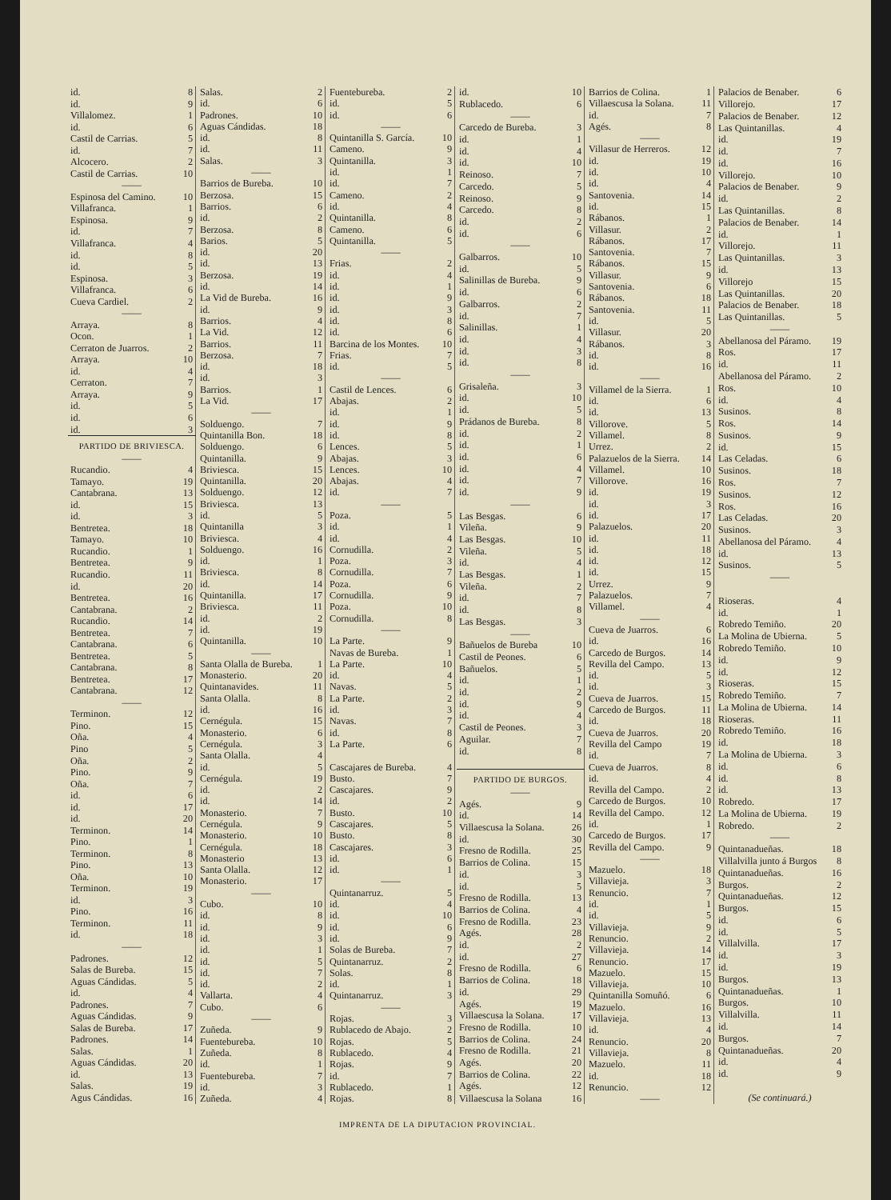| id. | 8 |
| id. | 9 |
| Villalomez. | 1 |
| id. | 6 |
| Castil de Carrias. | 5 |
| id. | 7 |
| Alcocero. | 2 |
| Castil de Carrias. | 10 |
| —— | |
| Espinosa del Camino. | 10 |
| Villafranca. | 1 |
| Espinosa. | 9 |
| id. | 7 |
| Villafranca. | 4 |
| id. | 8 |
| id. | 5 |
| Espinosa. | 3 |
| Villafranca. | 6 |
| Cueva Cardiel. | 2 |
| —— | |
| Arraya. | 8 |
| Ocon. | 1 |
| Cerraton de Juarros. | 2 |
| Arraya. | 10 |
| id. | 4 |
| Cerraton. | 7 |
| Arraya. | 9 |
| id. | 5 |
| id. | 6 |
| id. | 3 |
| PARTIDO DE BRIVIESCA. | |
| —— | |
| Rucandio. | 4 |
| Tamayo. | 19 |
| Cantabrana. | 13 |
| id. | 15 |
| id. | 3 |
| Bentretea. | 18 |
| Tamayo. | 10 |
| Rucandio. | 1 |
| Bentretea. | 9 |
| Rucandio. | 11 |
| id. | 20 |
| Bentretea. | 16 |
| Cantabrana. | 2 |
| Rucandio. | 14 |
| Bentretea. | 7 |
| Cantabrana. | 6 |
| Bentretea. | 5 |
| Cantabrana. | 8 |
| Bentretea. | 17 |
| Cantabrana. | 12 |
| —— | |
| Terminon. | 12 |
| Pino. | 15 |
| Oña. | 4 |
| Pino | 5 |
| Oña. | 2 |
| Pino. | 9 |
| Oña. | 7 |
| id. | 6 |
| id. | 17 |
| id. | 20 |
| Terminon. | 14 |
| Pino. | 1 |
| Terminon. | 8 |
| Pino. | 13 |
| Oña. | 10 |
| Terminon. | 19 |
| id. | 3 |
| Pino. | 16 |
| Terminon. | 11 |
| id. | 18 |
| —— | |
| Padrones. | 12 |
| Salas de Bureba. | 15 |
| Aguas Cándidas. | 5 |
| id. | 4 |
| Padrones. | 7 |
| Aguas Cándidas. | 9 |
| Salas de Bureba. | 17 |
| Padrones. | 14 |
| Salas. | 1 |
| Aguas Cándidas. | 20 |
| id. | 13 |
| Salas. | 19 |
| Agus Cándidas. | 16 |
| Salas. | 2 |
| id. | 6 |
| Padrones. | 10 |
| Aguas Cándidas. | 18 |
| id. | 8 |
| id. | 11 |
| Salas. | 3 |
| —— | |
| Barrios de Bureba. | 10 |
| Berzosa. | 15 |
| Barrios. | 6 |
| id. | 2 |
| Berzosa. | 8 |
| Barios. | 5 |
| id. | 20 |
| id. | 13 |
| Berzosa. | 19 |
| id. | 14 |
| La Vid de Bureba. | 16 |
| id. | 9 |
| Barrios. | 4 |
| La Vid. | 12 |
| Barrios. | 11 |
| Berzosa. | 7 |
| id. | 18 |
| id. | 3 |
| Barrios. | 1 |
| La Vid. | 17 |
| —— | |
| Solduengo. | 7 |
| Quintanilla Bon. | 18 |
| Solduengo. | 6 |
| Quintanilla. | 9 |
| Briviesca. | 15 |
| Quintanilla. | 20 |
| Solduengo. | 12 |
| Briviesca. | 13 |
| id. | 5 |
| Quintanilla | 3 |
| Briviesca. | 4 |
| Solduengo. | 16 |
| id. | 1 |
| Briviesca. | 8 |
| id. | 14 |
| Quintanilla. | 17 |
| Briviesca. | 11 |
| id. | 2 |
| id. | 19 |
| Quintanilla. | 10 |
| —— | |
| Santa Olalla de Bureba. | 1 |
| Monasterio. | 20 |
| Quintanavides. | 11 |
| Santa Olalla. | 8 |
| id. | 16 |
| Cernégula. | 15 |
| Monasterio. | 6 |
| Cernégula. | 3 |
| Santa Olalla. | 4 |
| id. | 5 |
| Cernégula. | 19 |
| id. | 2 |
| id. | 14 |
| Monasterio. | 7 |
| Cernégula. | 9 |
| Monasterio. | 10 |
| Cernégula. | 18 |
| Monasterio | 13 |
| Santa Olalla. | 12 |
| Monasterio. | 17 |
| —— | |
| Cubo. | 10 |
| id. | 8 |
| id. | 9 |
| id. | 3 |
| id. | 1 |
| id. | 5 |
| id. | 7 |
| id. | 2 |
| Vallarta. | 4 |
| Cubo. | 6 |
| —— | |
| Zuñeda. | 9 |
| Fuentebureba. | 10 |
| Zuñeda. | 8 |
| id. | 1 |
| Fuentebureba. | 7 |
| id. | 3 |
| Zuñeda. | 4 |
| Fuentebureba. | 2 |
| id. | 5 |
| id. | 6 |
| —— | |
| Quintanilla S. García. | 10 |
| Cameno. | 9 |
| Quintanilla. | 3 |
| id. | 1 |
| id. | 7 |
| Cameno. | 2 |
| id. | 4 |
| Quintanilla. | 8 |
| Cameno. | 6 |
| Quintanilla. | 5 |
| —— | |
| Frias. | 2 |
| id. | 4 |
| id. | 1 |
| id. | 9 |
| id. | 3 |
| id. | 8 |
| id. | 6 |
| Barcina de los Montes. | 10 |
| Frias. | 7 |
| id. | 5 |
| —— | |
| Castil de Lences. | 6 |
| Abajas. | 2 |
| id. | 1 |
| id. | 9 |
| id. | 8 |
| Lences. | 5 |
| Abajas. | 3 |
| Lences. | 10 |
| Abajas. | 4 |
| id. | 7 |
| —— | |
| Poza. | 5 |
| id. | 1 |
| id. | 4 |
| Cornudilla. | 2 |
| Poza. | 3 |
| Cornudilla. | 7 |
| Poza. | 6 |
| Cornudilla. | 9 |
| Poza. | 10 |
| Cornudilla. | 8 |
| —— | |
| La Parte. | 9 |
| Navas de Bureba. | 1 |
| La Parte. | 10 |
| id. | 4 |
| Navas. | 5 |
| La Parte. | 2 |
| id. | 3 |
| Navas. | 7 |
| id. | 8 |
| La Parte. | 6 |
| Cascajares de Bureba. | 4 |
| Busto. | 7 |
| Cascajares. | 9 |
| id. | 2 |
| Busto. | 10 |
| Cascajares. | 5 |
| Busto. | 8 |
| Cascajares. | 3 |
| id. | 6 |
| id. | 1 |
| —— | |
| Quintanarruz. | 5 |
| id. | 4 |
| id. | 10 |
| id. | 6 |
| id. | 9 |
| Solas de Bureba. | 7 |
| Quintanarruz. | 2 |
| Solas. | 8 |
| id. | 1 |
| Quintanarruz. | 3 |
| —— | |
| Rojas. | 3 |
| Rublacedo de Abajo. | 2 |
| Rojas. | 5 |
| Rublacedo. | 4 |
| Rojas. | 9 |
| id. | 7 |
| Rublacedo. | 1 |
| Rojas. | 8 |
| id. | 10 |
| Rublacedo. | 6 |
| —— | |
| Carcedo de Bureba. | 3 |
| id. | 1 |
| id. | 4 |
| id. | 10 |
| Reinoso. | 7 |
| Carcedo. | 5 |
| Reinoso. | 9 |
| Carcedo. | 8 |
| id. | 2 |
| id. | 6 |
| —— | |
| Galbarros. | 10 |
| id. | 5 |
| Salinillas de Bureba. | 9 |
| id. | 6 |
| Galbarros. | 2 |
| id. | 7 |
| Salinillas. | 1 |
| id. | 4 |
| id. | 3 |
| id. | 8 |
| —— | |
| Grisaleña. | 3 |
| id. | 10 |
| id. | 5 |
| Prádanos de Bureba. | 8 |
| id. | 2 |
| id. | 1 |
| id. | 6 |
| id. | 4 |
| id. | 7 |
| id. | 9 |
| —— | |
| Las Besgas. | 6 |
| Vileña. | 9 |
| Las Besgas. | 10 |
| Vileña. | 5 |
| id. | 4 |
| Las Besgas. | 1 |
| Vileña. | 2 |
| id. | 7 |
| id. | 8 |
| Las Besgas. | 3 |
| —— | |
| Bañuelos de Bureba | 10 |
| Castil de Peones. | 6 |
| Bañuelos. | 5 |
| id. | 1 |
| id. | 2 |
| id. | 9 |
| id. | 4 |
| Castil de Peones. | 3 |
| Aguilar. | 7 |
| id. | 8 |
| PARTIDO DE BURGOS. | |
| —— | |
| Agés. | 9 |
| id. | 14 |
| Villaescusa la Solana. | 26 |
| id. | 30 |
| Fresno de Rodilla. | 25 |
| Barrios de Colina. | 15 |
| id. | 3 |
| id. | 5 |
| Fresno de Rodilla. | 13 |
| Barrios de Colina. | 4 |
| Fresno de Rodilla. | 23 |
| Agés. | 28 |
| id. | 2 |
| id. | 27 |
| Fresno de Rodilla. | 6 |
| Barrios de Colina. | 18 |
| id. | 29 |
| Agés. | 19 |
| Villaescusa la Solana. | 17 |
| Fresno de Rodilla. | 10 |
| Barrios de Colina. | 24 |
| Fresno de Rodilla. | 21 |
| Agés. | 20 |
| Barrios de Colina. | 22 |
| Agés. | 12 |
| Villaescusa la Solana | 16 |
| Barrios de Colina. | 1 |
| Villaescusa la Solana. | 11 |
| id. | 7 |
| Agés. | 8 |
| —— | |
| Villasur de Herreros. | 12 |
| id. | 19 |
| id. | 10 |
| id. | 4 |
| Santovenia. | 14 |
| id. | 15 |
| Rábanos. | 1 |
| Villasur. | 2 |
| Rábanos. | 17 |
| Santovenia. | 7 |
| Rábanos. | 15 |
| Villasur. | 9 |
| Santovenia. | 6 |
| Rábanos. | 18 |
| Santovenia. | 11 |
| id. | 5 |
| Villasur. | 20 |
| Rábanos. | 3 |
| id. | 8 |
| id. | 16 |
| —— | |
| Villamel de la Sierra. | 1 |
| id. | 6 |
| id. | 13 |
| Villorove. | 5 |
| Villamel. | 8 |
| Urrez. | 2 |
| Palazuelos de la Sierra. | 14 |
| Villamel. | 10 |
| Villorove. | 16 |
| id. | 19 |
| id. | 3 |
| id. | 17 |
| Palazuelos. | 20 |
| id. | 11 |
| id. | 18 |
| id. | 12 |
| id. | 15 |
| Urrez. | 9 |
| Palazuelos. | 7 |
| Villamel. | 4 |
| —— | |
| Cueva de Juarros. | 6 |
| id. | 16 |
| Carcedo de Burgos. | 14 |
| Revilla del Campo. | 13 |
| id. | 5 |
| id. | 3 |
| Cueva de Juarros. | 15 |
| Carcedo de Burgos. | 11 |
| id. | 18 |
| Cueva de Juarros. | 20 |
| Revilla del Campo | 19 |
| id. | 7 |
| Cueva de Juarros. | 8 |
| id. | 4 |
| Revilla del Campo. | 2 |
| Carcedo de Burgos. | 10 |
| Revilla del Campo. | 12 |
| id. | 1 |
| Carcedo de Burgos. | 17 |
| Revilla del Campo. | 9 |
| —— | |
| Mazuelo. | 18 |
| Villavieja. | 3 |
| Renuncio. | 7 |
| id. | 1 |
| id. | 5 |
| Villavieja. | 9 |
| Renuncio. | 2 |
| Villavieja. | 14 |
| Renuncio. | 17 |
| Mazuelo. | 15 |
| Villavieja. | 10 |
| Quintanilla Somuñó. | 6 |
| Mazuelo. | 16 |
| Villavieja. | 13 |
| id. | 4 |
| Renuncio. | 20 |
| Villavieja. | 8 |
| Mazuelo. | 11 |
| id. | 18 |
| Renuncio. | 12 |
| —— | |
| Palacios de Benaber. | 6 |
| Villorejo. | 17 |
| Palacios de Benaber. | 12 |
| Las Quintanillas. | 4 |
| id. | 19 |
| id. | 7 |
| id. | 16 |
| Villorejo. | 10 |
| Palacios de Benaber. | 9 |
| id. | 2 |
| Las Quintanillas. | 8 |
| Palacios de Benaber. | 14 |
| id. | 1 |
| Villorejo. | 11 |
| Las Quintanillas. | 3 |
| id. | 13 |
| Villorejo | 15 |
| Las Quintanillas. | 20 |
| Palacios de Benaber. | 18 |
| Las Quintanillas. | 5 |
| —— | |
| Abellanosa del Páramo. | 19 |
| Ros. | 17 |
| id. | 11 |
| Abellanosa del Páramo. | 2 |
| Ros. | 10 |
| id. | 4 |
| Susinos. | 8 |
| Ros. | 14 |
| Susinos. | 9 |
| id. | 15 |
| Las Celadas. | 6 |
| Susinos. | 18 |
| Ros. | 7 |
| Susinos. | 12 |
| Ros. | 16 |
| Las Celadas. | 20 |
| Susinos. | 3 |
| Abellanosa del Páramo. | 4 |
| id. | 13 |
| Susinos. | 5 |
| —— | |
| Rioseras. | 4 |
| id. | 1 |
| Robredo Temiño. | 20 |
| La Molina de Ubierna. | 5 |
| Robredo Temiño. | 10 |
| id. | 9 |
| id. | 12 |
| Rioseras. | 15 |
| Robredo Temiño. | 7 |
| La Molina de Ubierna. | 14 |
| Rioseras. | 11 |
| Robredo Temiño. | 16 |
| id. | 18 |
| La Molina de Ubierna. | 3 |
| id. | 6 |
| id. | 8 |
| id. | 13 |
| Robredo. | 17 |
| La Molina de Ubierna. | 19 |
| Robredo. | 2 |
| —— | |
| Quintanadueñas. | 18 |
| Villalvilla junto á Burgos | 8 |
| Quintanadueñas. | 16 |
| Burgos. | 2 |
| Quintanadueñas. | 12 |
| Burgos. | 15 |
| id. | 6 |
| id. | 5 |
| Villalvilla. | 17 |
| id. | 3 |
| id. | 19 |
| Burgos. | 13 |
| Quintanadueñas. | 1 |
| Burgos. | 10 |
| Villalvilla. | 11 |
| id. | 14 |
| Burgos. | 7 |
| Quintanadueñas. | 20 |
| id. | 4 |
| id. | 9 |
| (Se continuará.) | |
IMPRENTA DE LA DIPUTACION PROVINCIAL.